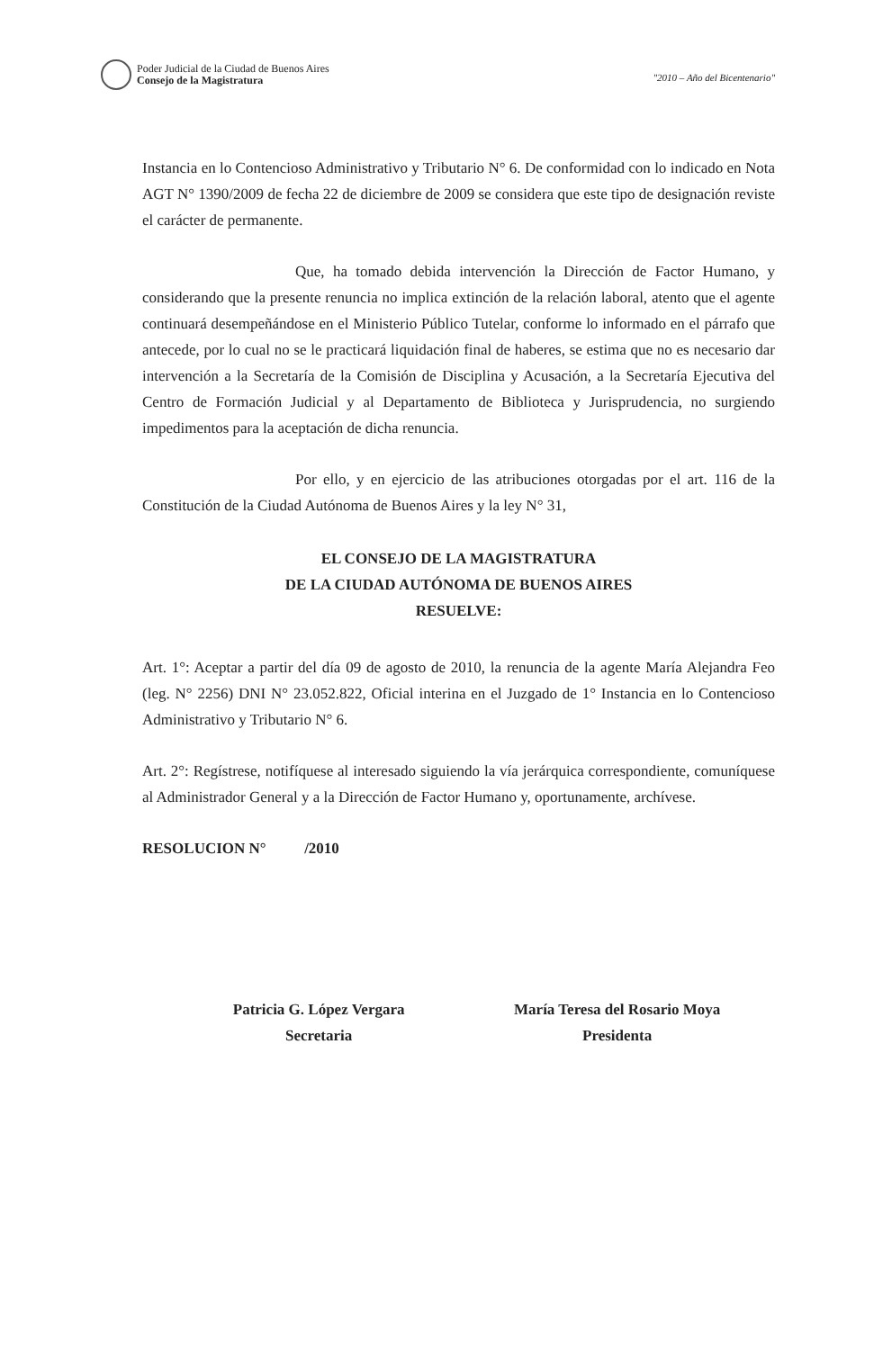Poder Judicial de la Ciudad de Buenos Aires
Consejo de la Magistratura
"2010 – Año del Bicentenario"
Instancia en lo Contencioso Administrativo y Tributario N° 6. De conformidad con lo indicado en Nota AGT N° 1390/2009 de fecha 22 de diciembre de 2009 se considera que este tipo de designación reviste el carácter de permanente.
Que, ha tomado debida intervención la Dirección de Factor Humano, y considerando que la presente renuncia no implica extinción de la relación laboral, atento que el agente continuará desempeñándose en el Ministerio Público Tutelar, conforme lo informado en el párrafo que antecede, por lo cual no se le practicará liquidación final de haberes, se estima que no es necesario dar intervención a la Secretaría de la Comisión de Disciplina y Acusación, a la Secretaría Ejecutiva del Centro de Formación Judicial y al Departamento de Biblioteca y Jurisprudencia, no surgiendo impedimentos para la aceptación de dicha renuncia.
Por ello, y en ejercicio de las atribuciones otorgadas por el art. 116 de la Constitución de la Ciudad Autónoma de Buenos Aires y la ley N° 31,
EL CONSEJO DE LA MAGISTRATURA
DE LA CIUDAD AUTÓNOMA DE BUENOS AIRES
RESUELVE:
Art. 1°: Aceptar a partir del día 09 de agosto de 2010, la renuncia de la agente María Alejandra Feo (leg. N° 2256) DNI N° 23.052.822, Oficial interina en el Juzgado de 1° Instancia en lo Contencioso Administrativo y Tributario N° 6.
Art. 2°: Regístrese, notifíquese al interesado siguiendo la vía jerárquica correspondiente, comuníquese al Administrador General y a la Dirección de Factor Humano y, oportunamente, archívese.
RESOLUCION N° /2010
Patricia G. López Vergara
Secretaria
María Teresa del Rosario Moya
Presidenta